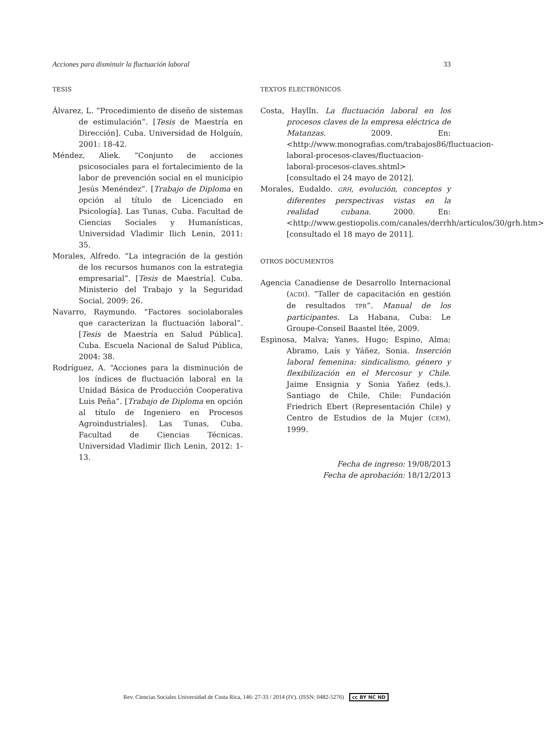Acciones para disminuir la fluctuación laboral 33
TESIS
Álvarez, L. “Procedimiento de diseño de sistemas de estimulación”. [Tesis de Maestría en Dirección]. Cuba. Universidad de Holguín, 2001: 18-42.
Méndez, Aliek. “Conjunto de acciones psicosociales para el fortalecimiento de la labor de prevención social en el municipio Jesús Menéndez”. [Trabajo de Diploma en opción al título de Licenciado en Psicología]. Las Tunas, Cuba. Facultad de Ciencias Sociales y Humanísticas, Universidad Vladimir Ilich Lenin, 2011: 35.
Morales, Alfredo. “La integración de la gestión de los recursos humanos con la estrategia empresarial”. [Tesis de Maestría]. Cuba. Ministerio del Trabajo y la Seguridad Social, 2009: 26.
Navarro, Raymundo. “Factores sociolaborales que caracterizan la fluctuación laboral”. [Tesis de Maestría en Salud Pública]. Cuba. Escuela Nacional de Salud Pública, 2004: 38.
Rodríguez, A. “Acciones para la disminución de los índices de fluctuación laboral en la Unidad Básica de Producción Cooperativa Luis Peña”. [Trabajo de Diploma en opción al título de Ingeniero en Procesos Agroindustriales]. Las Tunas, Cuba. Facultad de Ciencias Técnicas. Universidad Vladimir Ilich Lenin, 2012: 1-13.
TEXTOS ELECTRÓNICOS
Costa, Haylln. La fluctuación laboral en los procesos claves de la empresa eléctrica de Matanzas. 2009. En: <http://www.monografias.com/trabajos86/fluctuacion-laboral-procesos-claves/fluctuacion-laboral-procesos-claves.shtml> [consultado el 24 mayo de 2012].
Morales, Eudaldo. GRH, evolución, conceptos y diferentes perspectivas vistas en la realidad cubana. 2000. En: <http://www.gestiopolis.com/canales/derrhh/articulos/30/grh.htm> [consultado el 18 mayo de 2011].
OTROS DOCUMENTOS
Agencia Canadiense de Desarrollo Internacional (ACDI). “Taller de capacitación en gestión de resultados TPR”. Manual de los participantes. La Habana, Cuba: Le Groupe-Conseil Baastel ltée, 2009.
Espinosa, Malva; Yanes, Hugo; Espino, Alma; Abramo, Laís y Yáñez, Sonia. Inserción laboral femenina: sindicalismo, género y flexibilización en el Mercosur y Chile. Jaime Ensignia y Sonia Yañez (eds.). Santiago de Chile, Chile: Fundación Friedrich Ebert (Representación Chile) y Centro de Estudios de la Mujer (CEM), 1999.
Fecha de ingreso: 19/08/2013
Fecha de aprobación: 18/12/2013
Rev. Ciencias Sociales Universidad de Costa Rica, 146: 27-33 / 2014 (IV). (ISSN: 0482-5276) cc BY NC ND